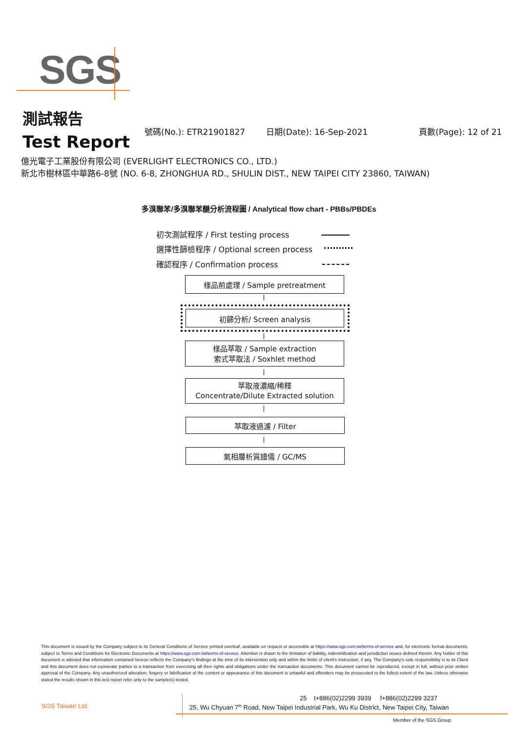SGS
測試報告
Test Report
號碼(No.): ETR21901827 日期(Date): 16-Sep-2021 頁數(Page): 12 of 21
億光電子工業股份有限公司 (EVERLIGHT ELECTRONICS CO., LTD.)
新北市樹林區中華路6-8號 (NO. 6-8, ZHONGHUA RD., SHULIN DIST., NEW TAIPEI CITY 23860, TAIWAN)
多溴聯苯/多溴聯苯醚分析流程圖 / Analytical flow chart - PBBs/PBDEs
初次測試程序 / First testing process
選擇性篩檢程序 / Optional screen process
確認程序 / Confirmation process
樣品前處理 / Sample pretreatment
初篩分析/ Screen analysis
樣品萃取 / Sample extraction
索式萃取法 / Soxhlet method
萃取液濃縮/稀釋
Concentrate/Dilute Extracted solution
萃取液過濾 / Filter
氣相層析質譜儀 / GC/MS
This document is issued by the Company subject to its General Conditions of Service printed overleaf, available on request or accessible at https://www.sgs.com.tw/terms-of-service and, for electronic format documents, subject to Terms and Conditions for Electronic Documents at https://www.sgs.com.tw/terms-of-service. Attention is drawn to the limitation of liability, indemnification and jurisdiction issues defined therein. Any holder of this document is advised that information contained hereon reflects the Company's findings at the time of its intervention only and within the limits of client's instruction, if any. The Company's sole responsibility is to its Client and this document does not exonerate parties to a transaction from exercising all their rights and obligations under the transaction documents. This document cannot be reproduced, except in full, without prior written approval of the Company. Any unauthorized alteration, forgery or falsification of the content or appearance of this document is unlawful and offenders may be prosecuted to the fullest extent of the law. Unless otherwise stated the results shown in this test report refer only to the sample(s) tested.
SGS Taiwan Ltd.
25 t+886(02)2299 3939 f+886(02)2299 3237
25, Wu Chyuan 7<sup>th</sup> Road, New Taipei Industrial Park, Wu Ku District, New Taipei City, Taiwan
Member of the SGS Group